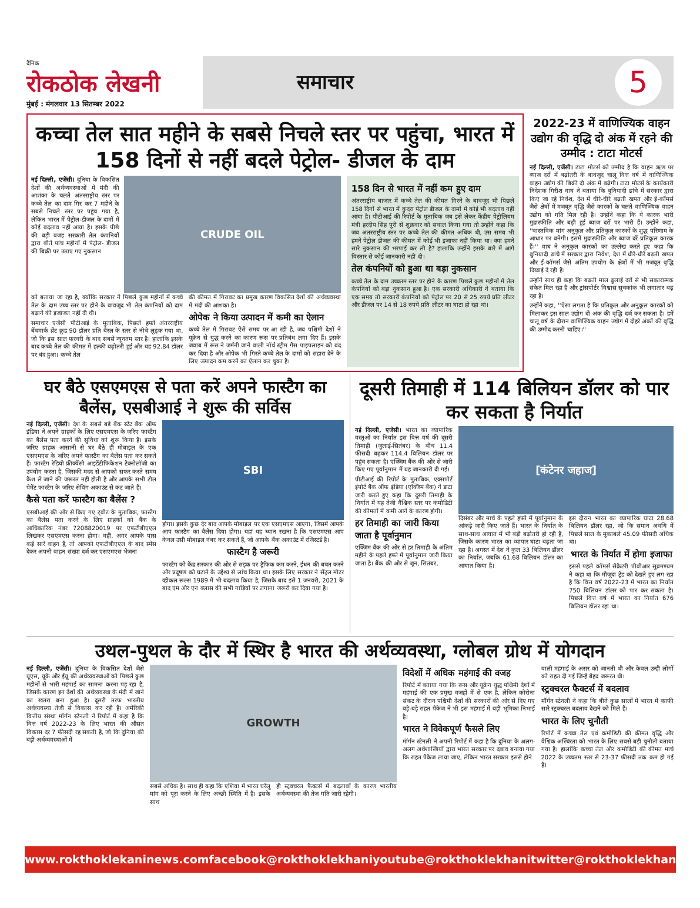दैनिक
रोकठोक लेखनी
मुंबई : मंगलवार 13 सितम्बर 2022
समाचार 5
कच्चा तेल सात महीने के सबसे निचले स्तर पर पहुंचा, भारत में 158 दिनों से नहीं बदले पेट्रोल- डीजल के दाम
नई दिल्ली, एजेंसी। दुनिया के विकसित देशों की अर्थव्यवस्थाओं में मंदी की आशंका के चलते अंतरराष्ट्रीय स्तर पर कच्चे तेल का दाम गिर कर 7 महीने के सबसे निचले स्तर पर पहुंच गया है, लेकिन भारत में पेट्रोल-डीजल के दामों में कोई बदलाव नहीं आया है। इसके पीछे की बड़ी वजह सरकारी तेल कंपनियों द्वारा बीते पांच महीनों में पेट्रोल- डीजल की बिक्री पर उठाए गए नुकसान
CRUDE OIL
को बताया जा रहा है, क्योंकि सरकार ने पिछले कुछ महीनों में कच्चे तेल के दाम उच्च स्तर पर होने के बावजूद भी तेल कंपनियों को दाम बढ़ाने की इजाजत नहीं दी थी।
समाचार एजेंसी पीटीआई के मुताबिक, पिछले हफ्ते अंतरराष्ट्रीय बेंचमार्क ब्रेंट क्रूड 90 डॉलर प्रति बैरल के स्तर से नीचे लुढ़क गया था, जो कि इस साल फरवरी के बाद सबसे न्यूनतम स्तर है। हालांकि इसके बाद कच्चे तेल की कीमत में हल्की बढ़ोतरी हुई और यह 92.84 डॉलर पर बंद हुआ। कच्चे तेल
की कीमत में गिरावट का प्रमुख कारण विकसित देशों की अर्थव्यवस्था में मंदी की आशंका है।
ओपेक ने किया उत्पादन में कमी का ऐलान
कच्चे तेल में गिरावट ऐसे समय पर आ रही है, जब पश्चिमी देशों ने यूक्रेन से युद्ध करने का कारण रूस पर प्रतिबंध लगा दिए हैं। इसके जवाब में रूस ने जर्मनी जाने वाली नॉर्थ स्ट्रीम गैस पाइपलाइन को बंद कर दिया है और ओपेक भी गिरते कच्चे तेल के दामों को सहारा देने के लिए उत्पादन कम करने का ऐलान कर चुका है।
158 दिन से भारत में नहीं कम हुए दाम
अंतरराष्ट्रीय बाजार में कच्चे तेल की कीमत गिरने के बावजूद भी पिछले 158 दिनों से भारत में कुदरा पेट्रोल डीजल के दामों में कोई भी बदलाव नहीं आया है। पीटीआई की रिपोर्ट के मुताबिक जब इसे लेकर केंद्रीय पेट्रोलियम मंत्री हरदीप सिंह पुरी से शुक्रवार को सवाल किया गया तो उन्होंने कहा कि जब अंतरराष्ट्रीय स्तर पर कच्चे तेल की कीमत अधिक थी, उस समय भी हमने पेट्रोल डीजल की कीमत में कोई भी इजाफा नहीं किया था। क्या हमने सारे नुकसान की भरपाई कर ली है? हालांकि उन्होंने इसके बारे में आगे विस्तार से कोई जानकारी नहीं दी।
तेल कंपनियों को हुआ था बड़ा नुकसान
कच्चे तेल के दाम उच्चतम स्तर पर होने के कारण पिछले कुछ महीनों में तेल कंपनियों को बड़ा नुकसान हुआ है। एक सरकारी अधिकारी ने बताया कि एक समय तो सरकारी कंपनियों को पेट्रोल पर 20 से 25 रुपये प्रति लीटर और डीजल पर 14 से 18 रुपये प्रति लीटर का घाटा हो रहा था।
2022-23 में वाणिज्यिक वाहन उद्योग की वृद्धि दो अंक में रहने की उम्मीद : टाटा मोटर्स
नई दिल्ली, एजेंसी। टाटा मोटर्स को उम्मीद है कि वाहन ऋण पर ब्याज दरों में बढ़ोतरी के बावजूद चालू वित्त वर्ष में वाणिज्यिक वाहन उद्योग की बिक्री दो अंक में बढ़ेगी। टाटा मोटर्स के कार्यकारी निदेशक गिरीश वाघ ने बताया कि बुनियादी ढांचे में सरकार द्वारा किए जा रहे निवेश, देश में धीरे-धीरे बढ़ती खपत और ई-कॉमर्स जैसे क्षेत्रों में मजबूत वृद्धि जैसे कारकों के चलते वाणिज्यिक वाहन उद्योग को गति मिल रही है। उन्होंने कहा कि ये कारक भारी मुद्रास्फीति और बढ़ी हुई ब्याज दरों पर भारी हैं। उन्होंने कहा, ''वास्तविक मांग अनुकूल और प्रतिकूल कारकों के शुद्ध परिणाम के आधार पर बनेगी। इसमें मुद्रास्फीति और ब्याज दरें प्रतिकूल कारक हैं।'' वाघ ने अनुकूल कारकों का उल्लेख करते हुए कहा कि बुनियादी ढांचे में सरकार द्वारा निवेश, देश में धीरे-धीरे बढ़ती खपत और ई-कॉमर्स जैसे अंतिम उपयोग के क्षेत्रों में भी मजबूत वृद्धि दिखाई दे रही है।
उन्होंने साथ ही कहा कि बढ़ती माल ढुलाई दरों से भी सकारात्मक संकेत मिल रहा है और ट्रांसपोर्टर विश्वास सूचकांक भी लगातार बढ़ रहा है।
उन्होंने कहा, ''ऐसा लगता है कि प्रतिकूल और अनुकूल कारकों को मिलाकर इस साल उद्योग दो अंक की वृद्धि दर्ज कर सकता है। हमें चालू वर्ष के दौरान वाणिज्यिक वाहन उद्योग में दोहरे अंकों की वृद्धि की उम्मीद करनी चाहिए।''
घर बैठे एसएमएस से पता करें अपने फास्टैग का बैलेंस, एसबीआई ने शुरू की सर्विस
नई दिल्ली, एजेंसी। देश के सबसे बड़े बैंक स्टेट बैंक ऑफ इंडिया ने अपने ग्राहकों के लिए एसएमएस के जरिए फास्टैग का बैलेंस पता करने की सुविधा को शुरू किया है। इसके जरिए ग्राहक आसानी से घर बैठे ही मोबाइल के एक एसएमएस के जरिए अपने फास्टैग का बैलेंस पता कर सकते हैं। फास्टैग रेडियो फ्रीक्वेंसी आइडेंटीफिकेशन टेक्नोलॉजी का उपयोग करता है, जिसकी मदद से आपको सफर करते समय कैश ले जाने की जरूरत नहीं होती है और आपके सभी टोल पेमेंट फास्टैग के जरिए सेविंग अकाउंट से कट जाते हैं।
कैसे पता करें फास्टैग का बैलेंस ?
एसबीआई की ओर से किए गए ट्वीट के मुताबिक, फास्टैग का बैलेंस पता करने के लिए ग्राहकों को बैंक के आधिकारिक नंबर 7208820019 पर एफटीबीएएल लिखकर एसएमएस करना होगा। वहीं, अगर आपके पास कई सारे वाहन हैं, तो आपको एफटीबीएएल के बाद स्पेस देकर अपनी वाहन संख्या दर्ज कर एसएमएस भेजना
SBI
होगा। इसके कुछ देर बाद आपके मोबाइल पर एक एसएमएस आएगा, जिसमें आपके आप फास्टैग का बैलेंस दिया होगा। यहां यह ध्यान रखना है कि एसएमएस आप केवल उसी मोबाइल नंबर कर सकते हैं, जो आपके बैंक अकाउंट में रजिस्टर्ड है।
फास्टैग है जरूरी
फास्टैग को केंद्र सरकार की ओर से सड़क पर ट्रैफिक कम करने, ईंधन की बचत करने और प्रदूषण को घटाने के उद्देश्य से लांच किया था। इसके लिए सरकार ने सेंट्रल मोटर व्हीकल रूल्स 1989 में भी बदलाव किया है, जिसके बाद इसे 1 जनवरी, 2021 के बाद एम और एन क्लास की सभी गाड़ियों पर लगाना जरूरी कर दिया गया है।
दूसरी तिमाही में 114 बिलियन डॉलर को पार कर सकता है निर्यात
नई दिल्ली, एजेंसी। भारत का व्यापारिक वस्तुओं का निर्यात इस वित्त वर्ष की दूसरी तिमाही (जुलाई-सितंबर) के बीच 11.4 फीसदी बढ़कर 114.4 बिलियन डॉलर पर पहुंच सकता है। एक्जिम बैंक की ओर से जारी किए गए पूर्वानुमान में यह जानकारी दी गई।
पीटीआई की रिपोर्ट के मुताबिक, एक्सपोर्ट इंपोर्ट बैंक ऑफ इंडिया (एक्जिम बैंक) ने डाटा जारी करते हुए कहा कि दूसरी तिमाही के निर्यात में यह तेजी वैश्विक स्तर पर कमोडिटी की कीमतों में कमी आने के कारण होगी।
हर तिमाही का जारी किया जाता है पूर्वानुमान
एक्जिम बैंक की ओर से हर तिमाही के अंतिम महीने के पहले हफ्ते में पूर्वानुमान जारी किया जाता है। बैंक की ओर से जून, सितंबर,
[कंटेनर जहाज]
दिसंबर और मार्च के पहले हफ्ते में पूर्वानुमान के आंकड़े जारी किए जाते हैं। भारत के निर्यात के साथ-साथ आयात में भी बड़ी बढ़ोतरी हो रही है, जिसके कारण भारत का व्यापार घाटा बढ़ता जा रहा है। अगस्त में देश ने कुल 33 बिलियन डॉलर का निर्यात, जबकि 61.68 बिलियन डॉलर का आयात किया है।
इस दौरान भारत का व्यापारिक घाटा 28.68 बिलियन डॉलर रहा, जो कि समान अवधि में पिछले साल के मुकाबले 45.09 फीसदी अधिक था।
भारत के निर्यात में होगा इजाफा
इससे पहले कॉमर्स सेक्रेटरी पीवीआर सुब्रमण्यम ने कहा था कि मौजूदा ट्रेंड को देखते हुए लग रहा है कि वित्त वर्ष 2022-23 में भारत का निर्यात 750 बिलियन डॉलर को पार कर सकता है। पिछले वित्त वर्ष में भारत का निर्यात 676 बिलियन डॉलर रहा था।
उथल-पुथल के दौर में स्थिर है भारत की अर्थव्यवस्था, ग्लोबल ग्रोथ में योगदान
नई दिल्ली, एजेंसी। दुनिया के विकसित देशों जैसे यूएस, यूके और ईयू की अर्थव्यवस्थाओं को पिछले कुछ महीनों से भारी महंगाई का सामना करना पड़ रहा है, जिसके कारण इन देशों की अर्थव्यवस्था के मंदी में जाने का खतरा बना हुआ है। दूसरी तरफ भारतीय अर्थव्यवस्था तेजी से विकास कर रही है। अमेरिकी वित्तीय संस्था मॉर्गन स्टेनली ने रिपोर्ट में कहा है कि वित्त वर्ष 2022-23 के लिए भारत की औसत विकास दर 7 फीसदी रह सकती है, जो कि दुनिया की बड़ी अर्थव्यवस्थाओं में
GROWTH
सबसे अधिक है। साथ ही कहा कि एशिया में भारत घरेलू मांग को पूरा करने के लिए अच्छी स्थिति में है। इसके साथ
ही स्ट्रक्चरल फैक्टर्स में बदलावों के कारण भारतीय अर्थव्यवस्था की तेज गति जारी रहेगी।
विदेशों में अधिक महंगाई की वजह
रिपोर्ट में बताया गया कि रूस और यूक्रेन युद्ध पश्चिमी देशों में महंगाई की एक प्रमुख वजहों में से एक है, लेकिन कोरोना संकट के दौरान पश्चिमी देशों की सरकारों की ओर से दिए गए बड़े-बड़े राहत पैकेज ने भी इस महंगाई में बड़ी भूमिका निभाई है।
भारत ने विवेकपूर्ण फैसले लिए
मॉर्गन स्टेनली ने अपनी रिपोर्ट में कहा है कि दुनिया के अलग-अलग अर्थशास्त्रियों द्वारा भारत सरकार पर दबाव बनाया गया कि राहत पैकेज लाया जाए, लेकिन भारत सरकार इससे होने
वाली महंगाई के असर को जानती थी और केवल उन्हीं लोगों को राहत दी गई जिन्हें बेहद जरूरत थी।
स्ट्रक्चरल फैक्टर्स में बदलाव
मॉर्गन स्टेनली ने कहा कि बीते कुछ सालों में भारत में काफी सारे स्ट्रक्चरल बदलाव देखने को मिले हैं।
भारत के लिए चुनौती
रिपोर्ट में कच्चा तेल एवं कमोडिटी की कीमत वृद्धि और वैश्विक अस्थिरता को भारत के लिए सबसे बड़ी चुनौती बताया गया है। हालांकि कच्चा तेल और कमोडिटी की कीमत मार्च 2022 के उच्चतम स्तर से 23-37 फीसदी तक कम हो गई है।
www.rokthoklekaninews.com facebook@rokthoklekhani youtube@rokthoklekhani twitter@rokthoklekhani